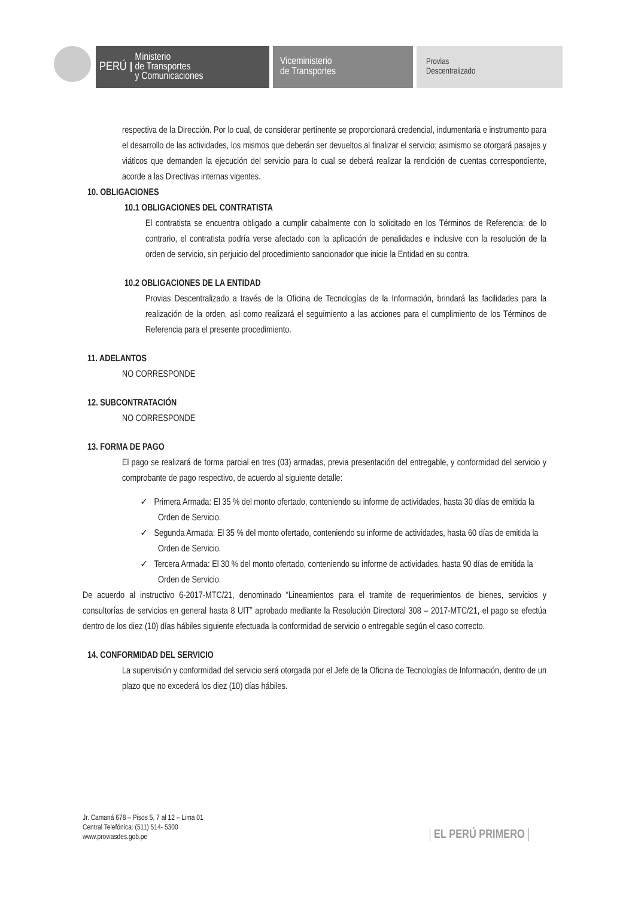PERÚ Ministerio
de Transportes
y Comunicaciones
Viceministerio
de Transportes
Provias
Descentralizado
respectiva de la Dirección. Por lo cual, de considerar pertinente se proporcionará credencial, indumentaria e instrumento para el desarrollo de las actividades, los mismos que deberán ser devueltos al finalizar el servicio; asimismo se otorgará pasajes y viáticos que demanden la ejecución del servicio para lo cual se deberá realizar la rendición de cuentas correspondiente, acorde a las Directivas internas vigentes.
10. OBLIGACIONES
10.1 OBLIGACIONES DEL CONTRATISTA
El contratista se encuentra obligado a cumplir cabalmente con lo solicitado en los Términos de Referencia; de lo contrario, el contratista podría verse afectado con la aplicación de penalidades e inclusive con la resolución de la orden de servicio, sin perjuicio del procedimiento sancionador que inicie la Entidad en su contra.
10.2 OBLIGACIONES DE LA ENTIDAD
Provias Descentralizado a través de la Oficina de Tecnologías de la Información, brindará las facilidades para la realización de la orden, así como realizará el seguimiento a las acciones para el cumplimiento de los Términos de Referencia para el presente procedimiento.
11. ADELANTOS
NO CORRESPONDE
12. SUBCONTRATACIÓN
NO CORRESPONDE
13. FORMA DE PAGO
El pago se realizará de forma parcial en tres (03) armadas, previa presentación del entregable, y conformidad del servicio y comprobante de pago respectivo, de acuerdo al siguiente detalle:
✓ Primera Armada: El 35 % del monto ofertado, conteniendo su informe de actividades, hasta 30 días de emitida la Orden de Servicio.
✓ Segunda Armada: El 35 % del monto ofertado, conteniendo su informe de actividades, hasta 60 días de emitida la Orden de Servicio.
✓ Tercera Armada: El 30 % del monto ofertado, conteniendo su informe de actividades, hasta 90 días de emitida la Orden de Servicio.
De acuerdo al instructivo 6-2017-MTC/21, denominado “Lineamientos para el tramite de requerimientos de bienes, servicios y consultorías de servicios en general hasta 8 UIT” aprobado mediante la Resolución Directoral 308 – 2017-MTC/21, el pago se efectúa dentro de los diez (10) días hábiles siguiente efectuada la conformidad de servicio o entregable según el caso correcto.
14. CONFORMIDAD DEL SERVICIO
La supervisión y conformidad del servicio será otorgada por el Jefe de la Oficina de Tecnologías de Información, dentro de un plazo que no excederá los diez (10) días hábiles.
Jr. Camaná 678 – Pisos 5, 7 al 12 – Lima 01
Central Telefónica: (511) 514- 5300
www.proviasdes.gob.pe
EL PERÚ PRIMERO